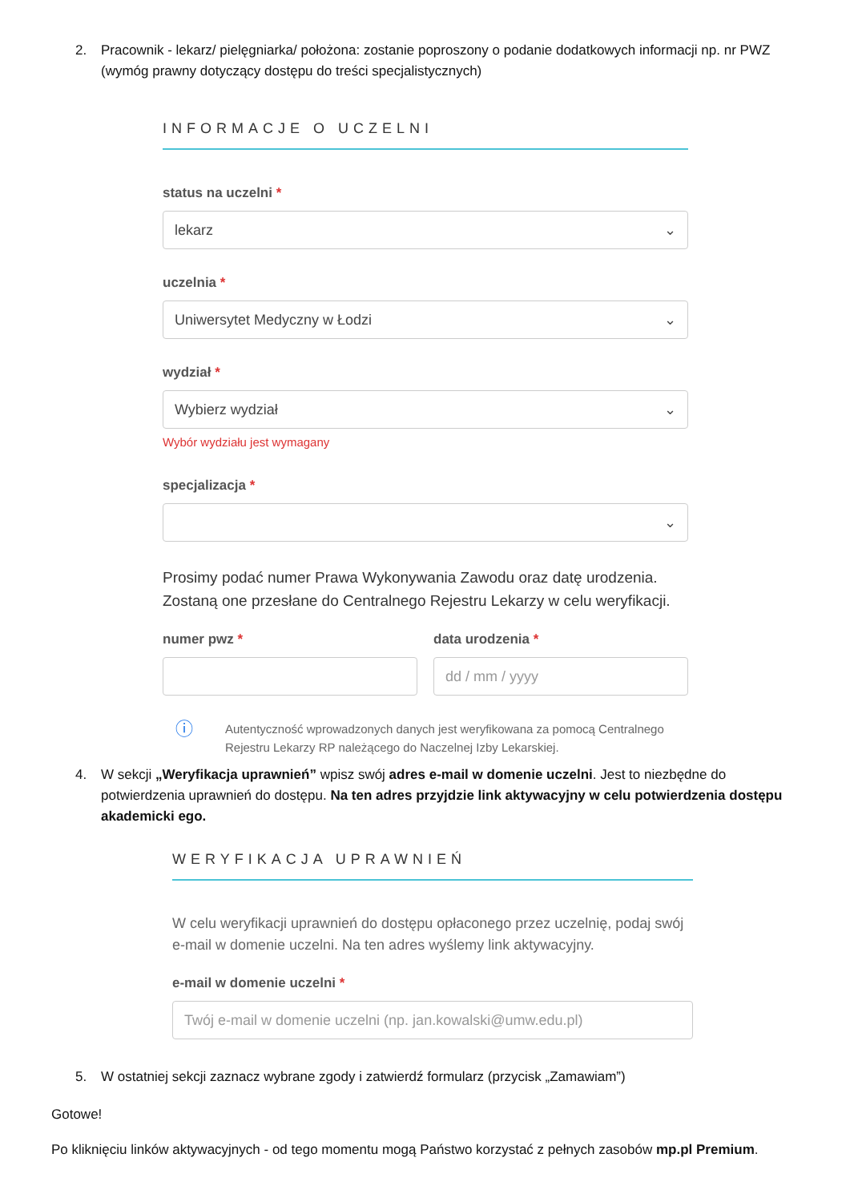2. Pracownik - lekarz/ pielęgniarka/ położona: zostanie poproszony o podanie dodatkowych informacji np. nr PWZ (wymóg prawny dotyczący dostępu do treści specjalistycznych)
INFORMACJE O UCZELNI
status na uczelni *
lekarz ⌄
uczelnia *
Uniwersytet Medyczny w Łodzi ⌄
wydział *
Wybierz wydział ⌄
Wybór wydziału jest wymagany
specjalizacja *
⌄
Prosimy podać numer Prawa Wykonywania Zawodu oraz datę urodzenia. Zostaną one przesłane do Centralnego Rejestru Lekarzy w celu weryfikacji.
numer pwz * data urodzenia *
dd / mm / yyyy
ⓘ Autentyczność wprowadzonych danych jest weryfikowana za pomocą Centralnego Rejestru Lekarzy RP należącego do Naczelnej Izby Lekarskiej.
4. W sekcji „Weryfikacja uprawnień” wpisz swój adres e-mail w domenie uczelni. Jest to niezbędne do potwierdzenia uprawnień do dostępu. Na ten adres przyjdzie link aktywacyjny w celu potwierdzenia dostępu akademicki ego.
WERYFIKACJA UPRAWNIEŃ
W celu weryfikacji uprawnień do dostępu opłaconego przez uczelnię, podaj swój e-mail w domenie uczelni. Na ten adres wyślemy link aktywacyjny.
e-mail w domenie uczelni *
Twój e-mail w domenie uczelni (np. jan.kowalski@umw.edu.pl)
5. W ostatniej sekcji zaznacz wybrane zgody i zatwierdź formularz (przycisk „Zamawiam”)
Gotowe!
Po kliknięciu linków aktywacyjnych - od tego momentu mogą Państwo korzystać z pełnych zasobów mp.pl Premium.